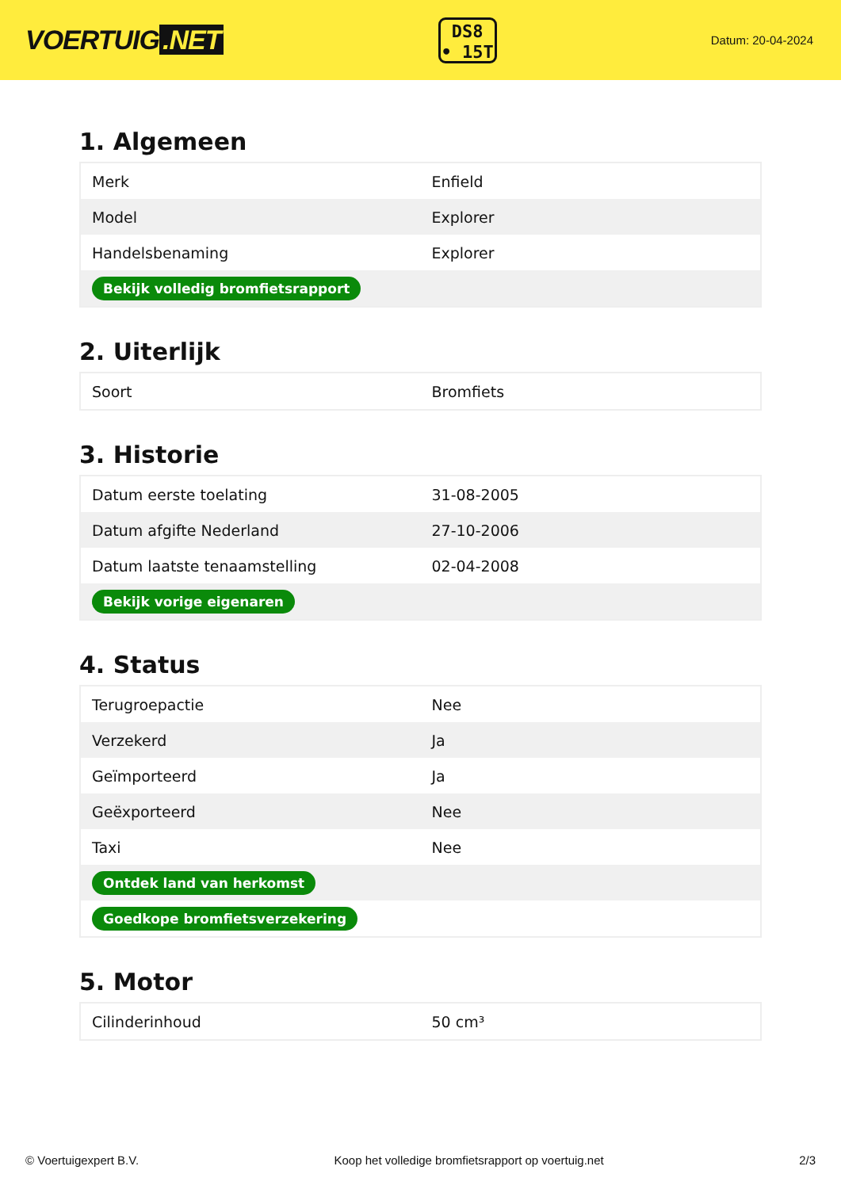VOERTUIG.NET
DS8
• 15T
Datum: 20-04-2024
1. Algemeen
| Merk | Enfield |
| Model | Explorer |
| Handelsbenaming | Explorer |
| Bekijk volledig bromfietsrapport | |
2. Uiterlijk
| Soort | Bromfiets |
3. Historie
| Datum eerste toelating | 31-08-2005 |
| Datum afgifte Nederland | 27-10-2006 |
| Datum laatste tenaamstelling | 02-04-2008 |
| Bekijk vorige eigenaren | |
4. Status
| Terugroepactie | Nee |
| Verzekerd | Ja |
| Geïmporteerd | Ja |
| Geëxporteerd | Nee |
| Taxi | Nee |
| Ontdek land van herkomst | |
| Goedkope bromfietsverzekering | |
5. Motor
| Cilinderinhoud | 50 cm³ |
© Voertuigexpert B.V. Koop het volledige bromfietsrapport op voertuig.net 2/3